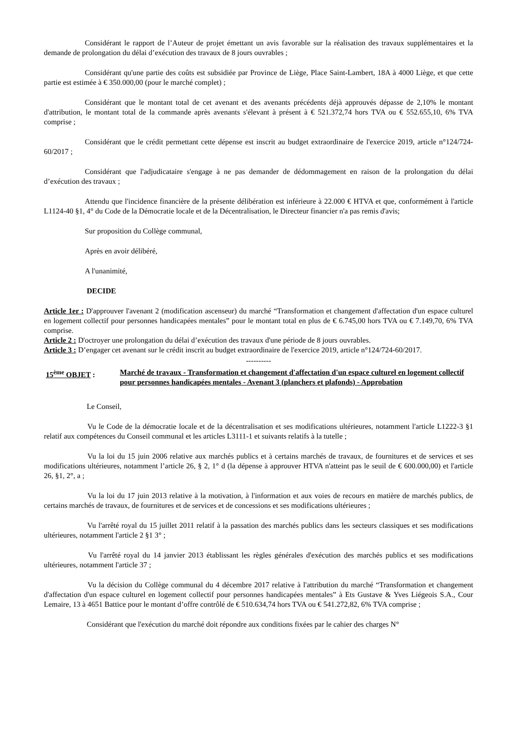Considérant le rapport de l’Auteur de projet émettant un avis favorable sur la réalisation des travaux supplémentaires et la demande de prolongation du délai d’exécution des travaux de 8 jours ouvrables ;
Considérant qu'une partie des coûts est subsidiée par Province de Liège, Place Saint-Lambert, 18A à 4000 Liège, et que cette partie est estimée à € 350.000,00 (pour le marché complet) ;
Considérant que le montant total de cet avenant et des avenants précédents déjà approuvés dépasse de 2,10% le montant d'attribution, le montant total de la commande après avenants s'élevant à présent à € 521.372,74 hors TVA ou € 552.655,10, 6% TVA comprise ;
Considérant que le crédit permettant cette dépense est inscrit au budget extraordinaire de l'exercice 2019, article n°124/724-60/2017 ;
Considérant que l'adjudicataire s'engage à ne pas demander de dédommagement en raison de la prolongation du délai d’exécution des travaux ;
Attendu que l'incidence financière de la présente délibération est inférieure à 22.000 € HTVA et que, conformément à l'article L1124-40 §1, 4° du Code de la Démocratie locale et de la Décentralisation, le Directeur financier n'a pas remis d'avis;
Sur proposition du Collège communal,
Après en avoir délibéré,
A l'unanimité,
DECIDE
Article 1er : D'approuver l'avenant 2 (modification ascenseur) du marché “Transformation et changement d'affectation d'un espace culturel en logement collectif pour personnes handicapées mentales” pour le montant total en plus de € 6.745,00 hors TVA ou € 7.149,70, 6% TVA comprise.
Article 2 : D'octroyer une prolongation du délai d’exécution des travaux d'une période de 8 jours ouvrables.
Article 3 : D’engager cet avenant sur le crédit inscrit au budget extraordinaire de l'exercice 2019, article n°124/724-60/2017.
----------
15<sup>ème</sup> OBJET : Marché de travaux - Transformation et changement d'affectation d'un espace culturel en logement collectif pour personnes handicapées mentales - Avenant 3 (planchers et plafonds) - Approbation
Le Conseil,
Vu le Code de la démocratie locale et de la décentralisation et ses modifications ultérieures, notamment l'article L1222-3 §1 relatif aux compétences du Conseil communal et les articles L3111-1 et suivants relatifs à la tutelle ;
Vu la loi du 15 juin 2006 relative aux marchés publics et à certains marchés de travaux, de fournitures et de services et ses modifications ultérieures, notamment l’article 26, § 2, 1° d (la dépense à approuver HTVA n'atteint pas le seuil de € 600.000,00) et l'article 26, §1, 2°, a ;
Vu la loi du 17 juin 2013 relative à la motivation, à l'information et aux voies de recours en matière de marchés publics, de certains marchés de travaux, de fournitures et de services et de concessions et ses modifications ultérieures ;
Vu l'arrêté royal du 15 juillet 2011 relatif à la passation des marchés publics dans les secteurs classiques et ses modifications ultérieures, notamment l'article 2 §1 3° ;
Vu l'arrêté royal du 14 janvier 2013 établissant les règles générales d'exécution des marchés publics et ses modifications ultérieures, notamment l'article 37 ;
Vu la décision du Collège communal du 4 décembre 2017 relative à l'attribution du marché “Transformation et changement d'affectation d'un espace culturel en logement collectif pour personnes handicapées mentales” à Ets Gustave & Yves Liégeois S.A., Cour Lemaire, 13 à 4651 Battice pour le montant d’offre contrôlé de € 510.634,74 hors TVA ou € 541.272,82, 6% TVA comprise ;
Considérant que l'exécution du marché doit répondre aux conditions fixées par le cahier des charges N°